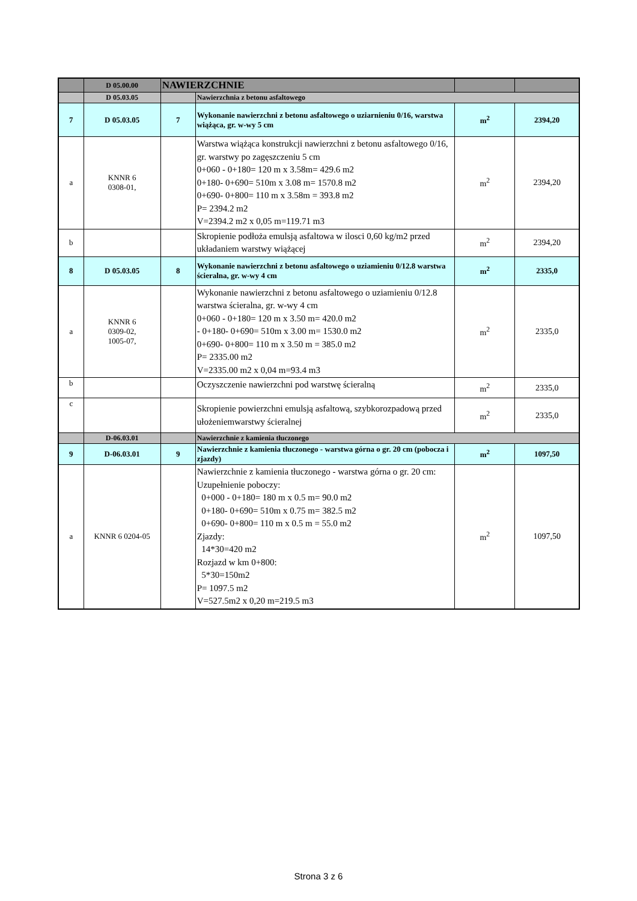| | D 05.00.00 | NAWIERZCHNIE | | | |
| | D 05.03.05 | | Nawierzchnia z betonu asfaltowego | | |
| 7 | D 05.03.05 | 7 | Wykonanie nawierzchni z betonu asfaltowego o uziarnieniu 0/16, warstwa wiążąca, gr. w-wy 5 cm | m<sup>2</sup> | 2394,20 |
| a | KNNR 6 0308-01, | | Warstwa wiążąca konstrukcji nawierzchni z betonu asfaltowego 0/16, gr. warstwy po zagęszczeniu 5 cm 0+060 - 0+180= 120 m x 3.58m= 429.6 m2 0+180- 0+690= 510m x 3.08 m= 1570.8 m2 0+690- 0+800= 110 m x 3.58m = 393.8 m2 P= 2394.2 m2 V=2394.2 m2 x 0,05 m=119.71 m3 | m<sup>2</sup> | 2394,20 |
| b | | | Skropienie podłoża emulsją asfaltowa w ilosci 0,60 kg/m2 przed układaniem warstwy wiążącej | m<sup>2</sup> | 2394,20 |
| 8 | D 05.03.05 | 8 | Wykonanie nawierzchni z betonu asfaltowego o uziamieniu 0/12.8 warstwa ścieralna, gr. w-wy 4 cm | m<sup>2</sup> | 2335,0 |
| a | KNNR 6 0309-02, 1005-07, | | Wykonanie nawierzchni z betonu asfaltowego o uziamieniu 0/12.8 warstwa ścieralna, gr. w-wy 4 cm 0+060 - 0+180= 120 m x 3.50 m= 420.0 m2 - 0+180- 0+690= 510m x 3.00 m= 1530.0 m2 0+690- 0+800= 110 m x 3.50 m = 385.0 m2 P= 2335.00 m2 V=2335.00 m2 x 0,04 m=93.4 m3 | m<sup>2</sup> | 2335,0 |
| b | | | Oczyszczenie nawierzchni pod warstwę ścieralną | m<sup>2</sup> | 2335,0 |
| c | | | Skropienie powierzchni emulsją asfaltową, szybkorozpadową przed ułożeniemwarstwy ścieralnej | m<sup>2</sup> | 2335,0 |
| | D-06.03.01 | | Nawierzchnie z kamienia tłuczonego | | |
| 9 | D-06.03.01 | 9 | Nawierzchnie z kamienia tłuczonego - warstwa górna o gr. 20 cm (pobocza i zjazdy) | m<sup>2</sup> | 1097,50 |
| a | KNNR 6 0204-05 | | Nawierzchnie z kamienia tłuczonego - warstwa górna o gr. 20 cm: Uzupełnienie poboczy: 0+000 - 0+180= 180 m x 0.5 m= 90.0 m2 0+180- 0+690= 510m x 0.75 m= 382.5 m2 0+690- 0+800= 110 m x 0.5 m = 55.0 m2 Zjazdy: 14*30=420 m2 Rozjazd w km 0+800: 5*30=150m2 P= 1097.5 m2 V=527.5m2 x 0,20 m=219.5 m3 | m<sup>2</sup> | 1097,50 |
Strona 3 z 6